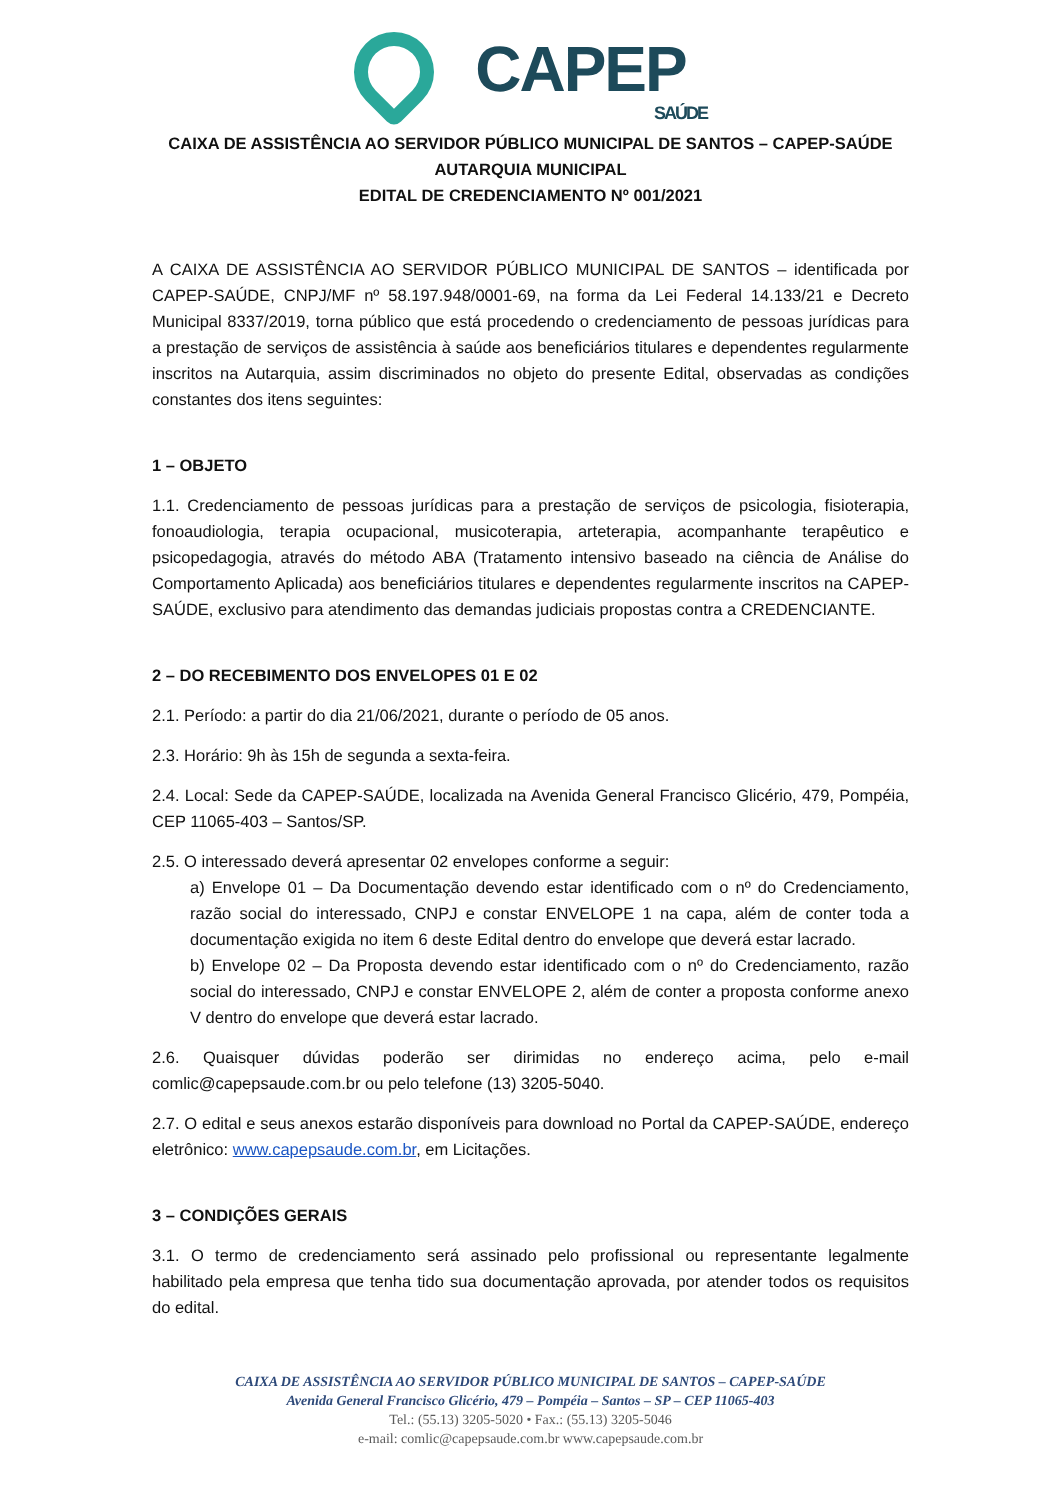CAPEP SAÚDE
CAIXA DE ASSISTÊNCIA AO SERVIDOR PÚBLICO MUNICIPAL DE SANTOS – CAPEP-SAÚDE
AUTARQUIA MUNICIPAL
EDITAL DE CREDENCIAMENTO Nº 001/2021
A CAIXA DE ASSISTÊNCIA AO SERVIDOR PÚBLICO MUNICIPAL DE SANTOS – identificada por CAPEP-SAÚDE, CNPJ/MF nº 58.197.948/0001-69, na forma da Lei Federal 14.133/21 e Decreto Municipal 8337/2019, torna público que está procedendo o credenciamento de pessoas jurídicas para a prestação de serviços de assistência à saúde aos beneficiários titulares e dependentes regularmente inscritos na Autarquia, assim discriminados no objeto do presente Edital, observadas as condições constantes dos itens seguintes:
1 – OBJETO
1.1. Credenciamento de pessoas jurídicas para a prestação de serviços de psicologia, fisioterapia, fonoaudiologia, terapia ocupacional, musicoterapia, arteterapia, acompanhante terapêutico e psicopedagogia, através do método ABA (Tratamento intensivo baseado na ciência de Análise do Comportamento Aplicada) aos beneficiários titulares e dependentes regularmente inscritos na CAPEP-SAÚDE, exclusivo para atendimento das demandas judiciais propostas contra a CREDENCIANTE.
2 – DO RECEBIMENTO DOS ENVELOPES 01 E 02
2.1. Período: a partir do dia 21/06/2021, durante o período de 05 anos.
2.3. Horário: 9h às 15h de segunda a sexta-feira.
2.4. Local: Sede da CAPEP-SAÚDE, localizada na Avenida General Francisco Glicério, 479, Pompéia, CEP 11065-403 – Santos/SP.
2.5. O interessado deverá apresentar 02 envelopes conforme a seguir:
a) Envelope 01 – Da Documentação devendo estar identificado com o nº do Credenciamento, razão social do interessado, CNPJ e constar ENVELOPE 1 na capa, além de conter toda a documentação exigida no item 6 deste Edital dentro do envelope que deverá estar lacrado.
b) Envelope 02 – Da Proposta devendo estar identificado com o nº do Credenciamento, razão social do interessado, CNPJ e constar ENVELOPE 2, além de conter a proposta conforme anexo V dentro do envelope que deverá estar lacrado.
2.6. Quaisquer dúvidas poderão ser dirimidas no endereço acima, pelo e-mail comlic@capepsaude.com.br ou pelo telefone (13) 3205-5040.
2.7. O edital e seus anexos estarão disponíveis para download no Portal da CAPEP-SAÚDE, endereço eletrônico: www.capepsaude.com.br, em Licitações.
3 – CONDIÇÕES GERAIS
3.1. O termo de credenciamento será assinado pelo profissional ou representante legalmente habilitado pela empresa que tenha tido sua documentação aprovada, por atender todos os requisitos do edital.
CAIXA DE ASSISTÊNCIA AO SERVIDOR PÚBLICO MUNICIPAL DE SANTOS – CAPEP-SAÚDE
Avenida General Francisco Glicério, 479 – Pompéia – Santos – SP – CEP 11065-403
Tel.: (55.13) 3205-5020 • Fax.: (55.13) 3205-5046
e-mail: comlic@capepsaude.com.br www.capepsaude.com.br